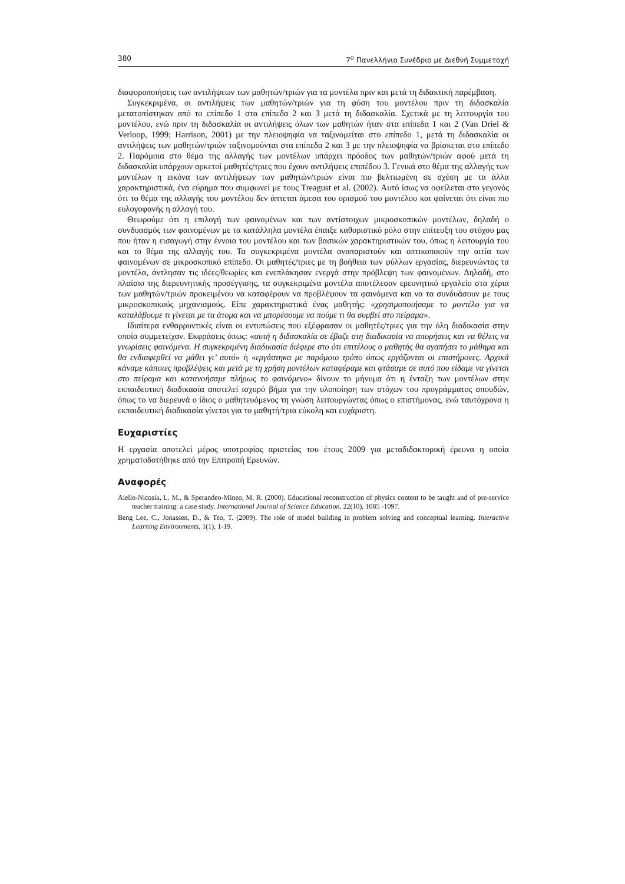380 7<sup>ο</sup> Πανελλήνιο Συνέδριο με Διεθνή Συμμετοχή
διαφοροποιήσεις των αντιλήψεων των μαθητών/τριών για τα μοντέλα πριν και μετά τη διδακτική παρέμβαση.
Συγκεκριμένα, οι αντιλήψεις των μαθητών/τριών για τη φύση του μοντέλου πριν τη διδασκαλία μετατοπίστηκαν από το επίπεδο 1 στα επίπεδα 2 και 3 μετά τη διδασκαλία. Σχετικά με τη λειτουργία του μοντέλου, ενώ πριν τη διδασκαλία οι αντιλήψεις όλων των μαθητών ήταν στα επίπεδα 1 και 2 (Van Driel & Verloop, 1999; Harrison, 2001) με την πλειοψηφία να ταξινομείται στο επίπεδο 1, μετά τη διδασκαλία οι αντιλήψεις των μαθητών/τριών ταξινομούνται στα επίπεδα 2 και 3 με την πλειοψηφία να βρίσκεται στο επίπεδο 2. Παρόμοια στο θέμα της αλλαγής των μοντέλων υπάρχει πρόοδος των μαθητών/τριών αφού μετά τη διδασκαλία υπάρχουν αρκετοί μαθητές/τριες που έχουν αντιλήψεις επιπέδου 3. Γενικά στο θέμα της αλλαγής των μοντέλων η εικόνα των αντιλήψεων των μαθητών/τριών είναι πιο βελτιωμένη σε σχέση με τα άλλα χαρακτηριστικά, ένα εύρημα που συμφωνεί με τους Treagust et al. (2002). Αυτό ίσως να οφείλεται στο γεγονός ότι το θέμα της αλλαγής του μοντέλου δεν άπτεται άμεσα του ορισμού του μοντέλου και φαίνεται ότι είναι πιο ευλογοφανής η αλλαγή του.
Θεωρούμε ότι η επιλογή των φαινομένων και των αντίστοιχων μικροσκοπικών μοντέλων, δηλαδή ο συνδυασμός των φαινομένων με τα κατάλληλα μοντέλα έπαιξε καθοριστικό ρόλο στην επίτευξη του στόχου μας που ήταν η εισαγωγή στην έννοια του μοντέλου και των βασικών χαρακτηριστικών του, όπως η λειτουργία του και το θέμα της αλλαγής του. Τα συγκεκριμένα μοντέλα αναπαριστούν και οπτικοποιούν την αιτία των φαινομένων σε μικροσκοπικό επίπεδο. Οι μαθητές/τριες με τη βοήθεια των φύλλων εργασίας, διερευνώντας τα μοντέλα, άντλησαν τις ιδέες/θεωρίες και ενεπλάκησαν ενεργά στην πρόβλεψη των φαινομένων. Δηλαδή, στο πλαίσιο της διερευνητικής προσέγγισης, τα συγκεκριμένα μοντέλα αποτέλεσαν ερευνητικό εργαλείο στα χέρια των μαθητών/τριών προκειμένου να καταφέρουν να προβλέψουν τα φαινόμενα και να τα συνδυάσουν με τους μικροσκοπικούς μηχανισμούς. Είπε χαρακτηριστικά ένας μαθητής: «χρησιμοποιήσαμε το μοντέλο για να καταλάβουμε τι γίνεται με τα άτομα και να μπορέσουμε να πούμε τι θα συμβεί στο πείραμα».
Ιδιαίτερα ενθαρρυντικές είναι οι εντυπώσεις που εξέφρασαν οι μαθητές/τριες για την όλη διαδικασία στην οποία συμμετείχαν. Εκφράσεις όπως: «αυτή η διδασκαλία σε έβαζε στη διαδικασία να απορήσεις και να θέλεις να γνωρίσεις φαινόμενα. Η συγκεκριμένη διαδικασία διέφερε στο ότι επιτέλους ο μαθητής θα αγαπήσει το μάθημα και θα ενδιαφερθεί να μάθει γι’ αυτό» ή «εργάστηκα με παρόμοιο τρόπο όπως εργάζονται οι επιστήμονες. Αρχικά κάναμε κάποιες προβλέψεις και μετά με τη χρήση μοντέλων καταφέραμε και φτάσαμε σε αυτό που είδαμε να γίνεται στο πείραμα και κατανοήσαμε πλήρως το φαινόμενο» δίνουν το μήνυμα ότι η ένταξη των μοντέλων στην εκπαιδευτική διαδικασία αποτελεί ισχυρό βήμα για την υλοποίηση των στόχων του προγράμματος σπουδών, όπως το να διερευνά ο ίδιος ο μαθητευόμενος τη γνώση λειτουργώντας όπως ο επιστήμονας, ενώ ταυτόχρονα η εκπαιδευτική διαδικασία γίνεται για το μαθητή/τρια εύκολη και ευχάριστη.
Ευχαριστίες
Η εργασία αποτελεί μέρος υποτροφίας αριστείας του έτους 2009 για μεταδιδακτορική έρευνα η οποία χρηματοδοτήθηκε από την Επιτροπή Ερευνών.
Αναφορές
Aiello-Nicosia, L. M., & Sperandeo-Mineo, M. R. (2000). Educational reconstruction of physics content to be taught and of pre-service teacher training: a case study. International Journal of Science Education, 22(10), 1085 -1097.
Beng Lee, C., Jonassen, D., & Teo, T. (2009). The role of model building in problem solving and conceptual learning. Interactive Learning Environments, 1(1), 1-19.